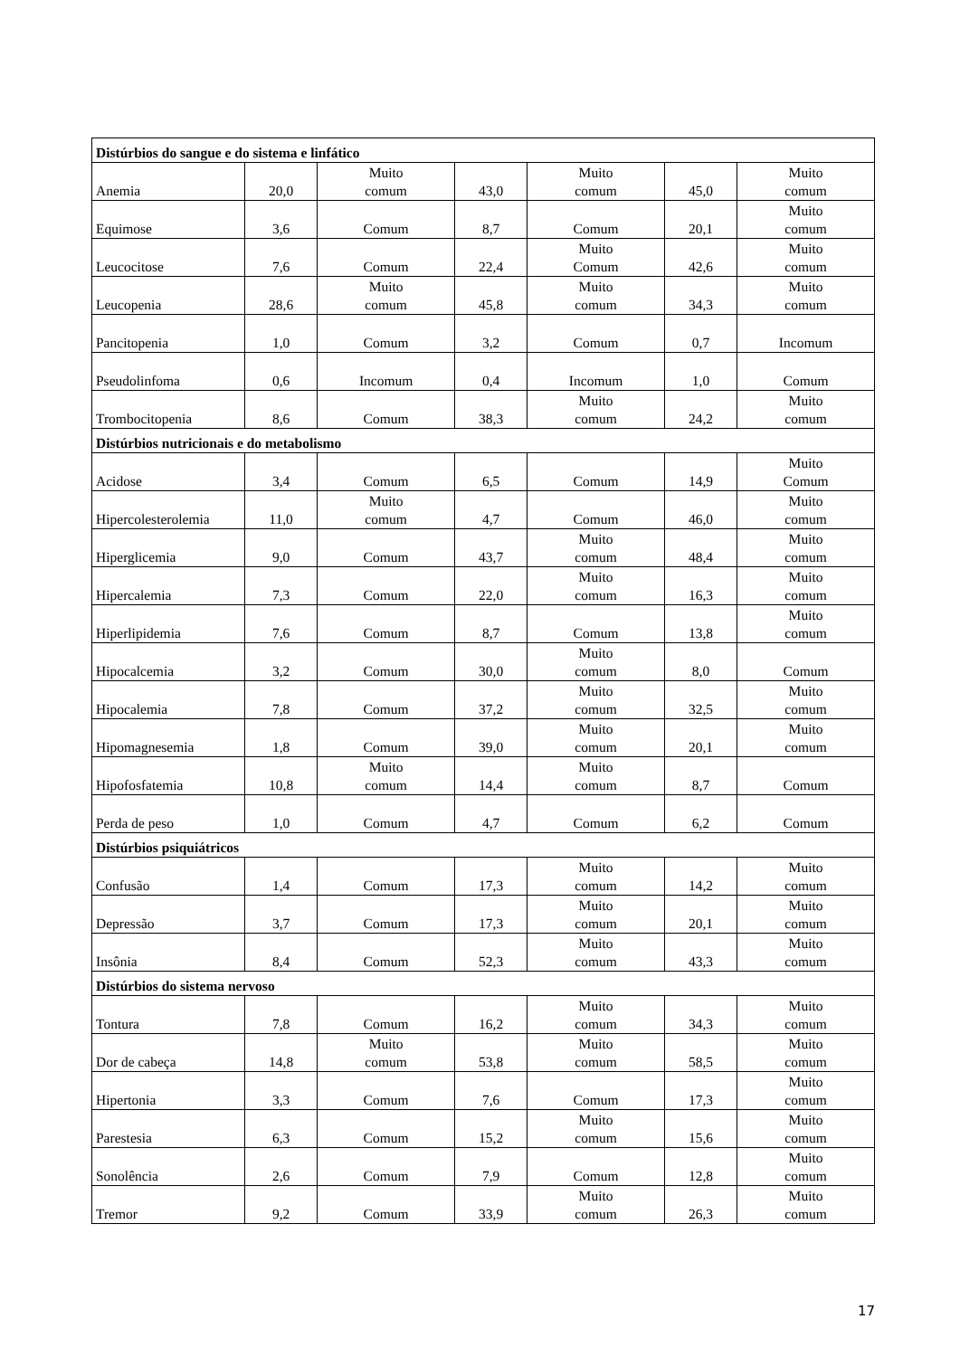| Distúrbios do sangue e do sistema e linfático | | | | | | |
| Anemia | 20,0 | Muito comum | 43,0 | Muito comum | 45,0 | Muito comum |
| Equimose | 3,6 | Comum | 8,7 | Comum | 20,1 | Muito comum |
| Leucocitose | 7,6 | Comum | 22,4 | Muito Comum | 42,6 | Muito comum |
| Leucopenia | 28,6 | Muito comum | 45,8 | Muito comum | 34,3 | Muito comum |
| Pancitopenia | 1,0 | Comum | 3,2 | Comum | 0,7 | Incomum |
| Pseudolinfoma | 0,6 | Incomum | 0,4 | Incomum | 1,0 | Comum |
| Trombocitopenia | 8,6 | Comum | 38,3 | Muito comum | 24,2 | Muito comum |
| Distúrbios nutricionais e do metabolismo | | | | | | |
| Acidose | 3,4 | Comum | 6,5 | Comum | 14,9 | Muito Comum |
| Hipercolesterolemia | 11,0 | Muito comum | 4,7 | Comum | 46,0 | Muito comum |
| Hiperglicemia | 9,0 | Comum | 43,7 | Muito comum | 48,4 | Muito comum |
| Hipercalemia | 7,3 | Comum | 22,0 | Muito comum | 16,3 | Muito comum |
| Hiperlipidemia | 7,6 | Comum | 8,7 | Comum | 13,8 | Muito comum |
| Hipocalcemia | 3,2 | Comum | 30,0 | Muito comum | 8,0 | Comum |
| Hipocalemia | 7,8 | Comum | 37,2 | Muito comum | 32,5 | Muito comum |
| Hipomagnesemia | 1,8 | Comum | 39,0 | Muito comum | 20,1 | Muito comum |
| Hipofosfatemia | 10,8 | Muito comum | 14,4 | Muito comum | 8,7 | Comum |
| Perda de peso | 1,0 | Comum | 4,7 | Comum | 6,2 | Comum |
| Distúrbios psiquiátricos | | | | | | |
| Confusão | 1,4 | Comum | 17,3 | Muito comum | 14,2 | Muito comum |
| Depressão | 3,7 | Comum | 17,3 | Muito comum | 20,1 | Muito comum |
| Insônia | 8,4 | Comum | 52,3 | Muito comum | 43,3 | Muito comum |
| Distúrbios do sistema nervoso | | | | | | |
| Tontura | 7,8 | Comum | 16,2 | Muito comum | 34,3 | Muito comum |
| Dor de cabeça | 14,8 | Muito comum | 53,8 | Muito comum | 58,5 | Muito comum |
| Hipertonia | 3,3 | Comum | 7,6 | Comum | 17,3 | Muito comum |
| Parestesia | 6,3 | Comum | 15,2 | Muito comum | 15,6 | Muito comum |
| Sonolência | 2,6 | Comum | 7,9 | Comum | 12,8 | Muito comum |
| Tremor | 9,2 | Comum | 33,9 | Muito comum | 26,3 | Muito comum |
17